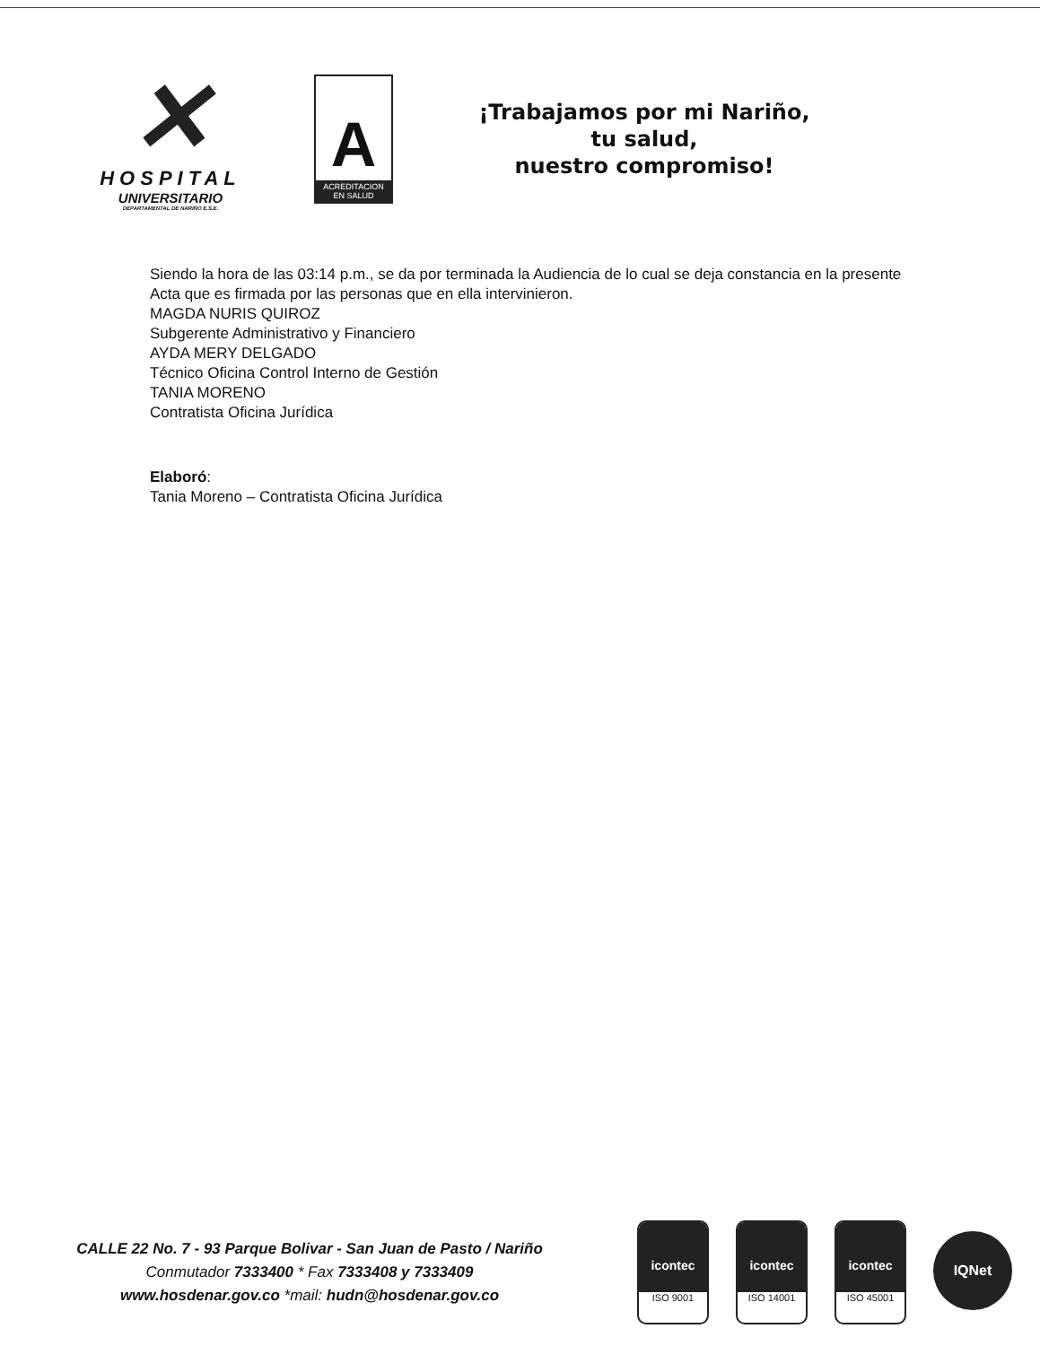✕
HOSPITAL
UNIVERSITARIO
DEPARTAMENTAL DE NARIÑO E.S.E.
A
ACREDITACION EN SALUD
¡Trabajamos por mi Nariño,
tu salud,
nuestro compromiso!
Siendo la hora de las 03:14 p.m., se da por terminada la Audiencia de lo cual se deja constancia en la presente Acta que es firmada por las personas que en ella intervinieron.
MAGDA NURIS QUIROZ
Subgerente Administrativo y Financiero
AYDA MERY DELGADO
Técnico Oficina Control Interno de Gestión
TANIA MORENO
Contratista Oficina Jurídica
Elaboró:
Tania Moreno – Contratista Oficina Jurídica
CALLE 22 No. 7 - 93 Parque Bolivar - San Juan de Pasto / Nariño
Conmutador 7333400 * Fax 7333408 y 7333409
www.hosdenar.gov.co *mail: hudn@hosdenar.gov.co
icontec
ISO 9001
icontec
ISO 14001
icontec
ISO 45001
IQNet